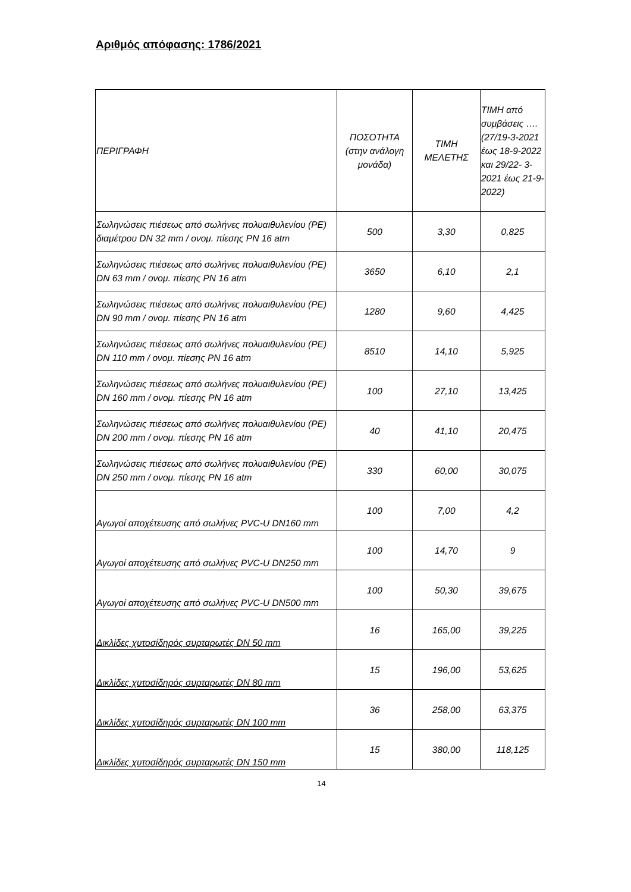Αριθμός απόφασης: 1786/2021
| ΠΕΡΙΓΡΑΦΗ | ΠΟΣΟΤΗΤΑ (στην ανάλογη μονάδα) | ΤΙΜΗ ΜΕΛΕΤΗΣ | ΤΙΜΗ από συμβάσεις …. (27/19-3-2021 έως 18-9-2022 και 29/22- 3-2021 έως 21-9-2022) |
| --- | --- | --- | --- |
| Σωληνώσεις πιέσεως από σωλήνες πολυαιθυλενίου (PE) διαμέτρου DN 32 mm / ονομ. πίεσης PN 16 atm | 500 | 3,30 | 0,825 |
| Σωληνώσεις πιέσεως από σωλήνες πολυαιθυλενίου (PE) DN 63 mm / ονομ. πίεσης PN 16 atm | 3650 | 6,10 | 2,1 |
| Σωληνώσεις πιέσεως από σωλήνες πολυαιθυλενίου (PE) DN 90 mm / ονομ. πίεσης PN 16 atm | 1280 | 9,60 | 4,425 |
| Σωληνώσεις πιέσεως από σωλήνες πολυαιθυλενίου (PE) DN 110 mm / ονομ. πίεσης PN 16 atm | 8510 | 14,10 | 5,925 |
| Σωληνώσεις πιέσεως από σωλήνες πολυαιθυλενίου (PE) DN 160 mm / ονομ. πίεσης PN 16 atm | 100 | 27,10 | 13,425 |
| Σωληνώσεις πιέσεως από σωλήνες πολυαιθυλενίου (PE) DN 200 mm / ονομ. πίεσης PN 16 atm | 40 | 41,10 | 20,475 |
| Σωληνώσεις πιέσεως από σωλήνες πολυαιθυλενίου (PE) DN 250 mm / ονομ. πίεσης PN 16 atm | 330 | 60,00 | 30,075 |
| Αγωγοί αποχέτευσης από σωλήνες PVC-U DN160 mm | 100 | 7,00 | 4,2 |
| Αγωγοί αποχέτευσης από σωλήνες PVC-U DN250 mm | 100 | 14,70 | 9 |
| Αγωγοί αποχέτευσης από σωλήνες PVC-U DN500 mm | 100 | 50,30 | 39,675 |
| Δικλίδες χυτοσίδηρός συρταρωτές DN 50 mm | 16 | 165,00 | 39,225 |
| Δικλίδες χυτοσίδηρός συρταρωτές DN 80 mm | 15 | 196,00 | 53,625 |
| Δικλίδες χυτοσίδηρός συρταρωτές DN 100 mm | 36 | 258,00 | 63,375 |
| Δικλίδες χυτοσίδηρός συρταρωτές DN 150 mm | 15 | 380,00 | 118,125 |
14